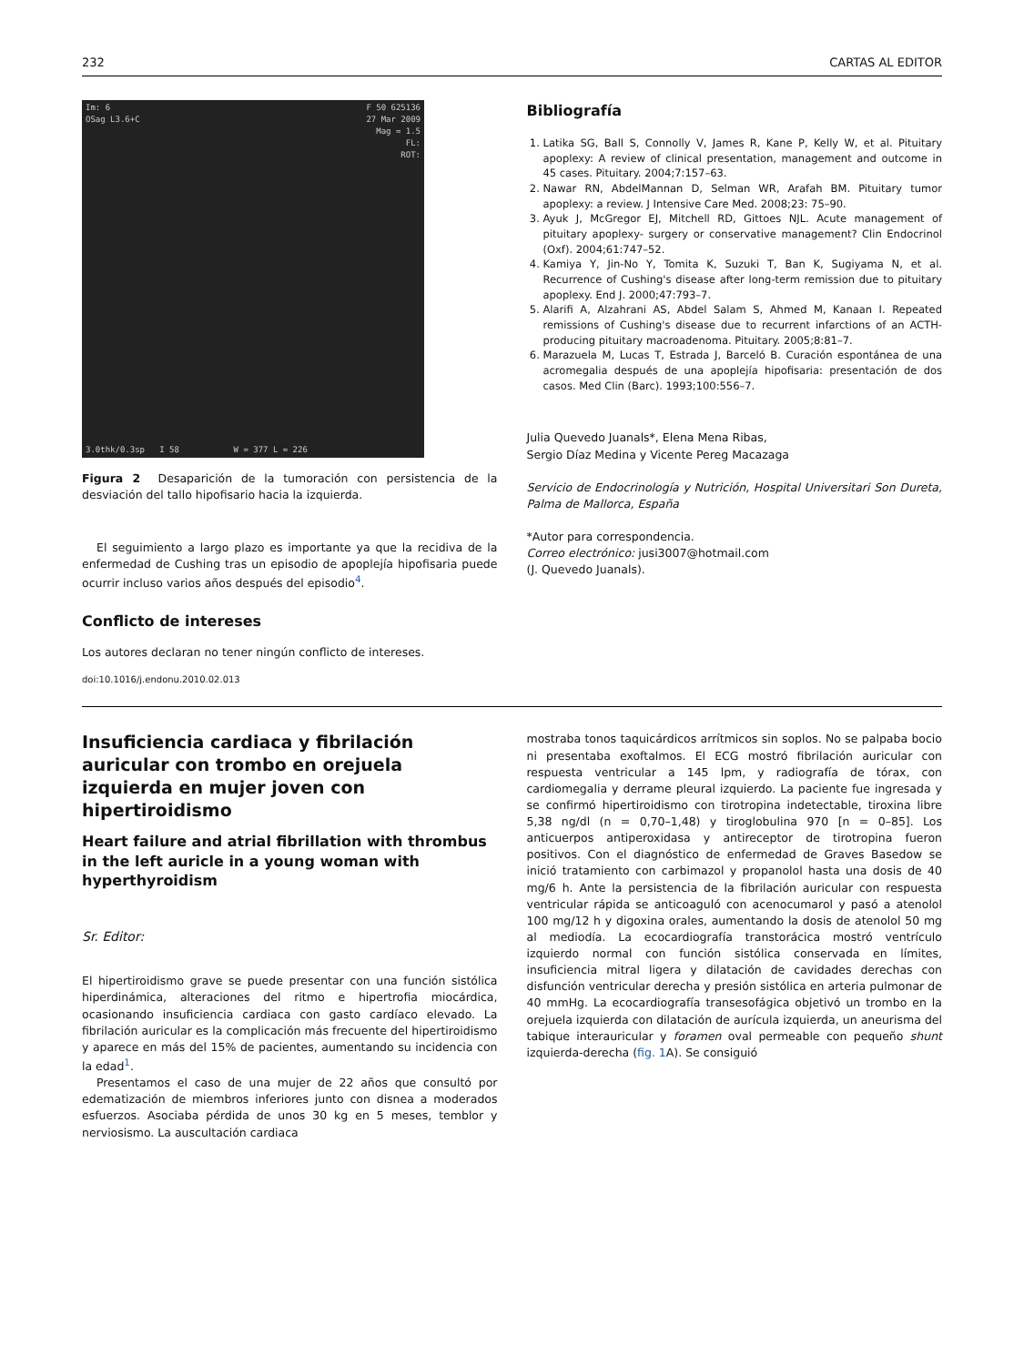232 CARTAS AL EDITOR
F 50 625136
27 Mar 2009
Mag = 1.5
FL:
ROT: Im: 6
OSag L3.6+C
3.0thk/0.3sp I 58 W = 377 L = 226
Figura 2 Desaparición de la tumoración con persistencia de la desviación del tallo hipofisario hacia la izquierda.
El seguimiento a largo plazo es importante ya que la recidiva de la enfermedad de Cushing tras un episodio de apoplejía hipofisaria puede ocurrir incluso varios años después del episodio<sup>4</sup>.
Conflicto de intereses
Los autores declaran no tener ningún conflicto de intereses.
doi:10.1016/j.endonu.2010.02.013
Bibliografía
1. Latika SG, Ball S, Connolly V, James R, Kane P, Kelly W, et al. Pituitary apoplexy: A review of clinical presentation, management and outcome in 45 cases. Pituitary. 2004;7:157–63.
2. Nawar RN, AbdelMannan D, Selman WR, Arafah BM. Pituitary tumor apoplexy: a review. J Intensive Care Med. 2008;23: 75–90.
3. Ayuk J, McGregor EJ, Mitchell RD, Gittoes NJL. Acute management of pituitary apoplexy- surgery or conservative management? Clin Endocrinol (Oxf). 2004;61:747–52.
4. Kamiya Y, Jin-No Y, Tomita K, Suzuki T, Ban K, Sugiyama N, et al. Recurrence of Cushing's disease after long-term remission due to pituitary apoplexy. End J. 2000;47:793–7.
5. Alarifi A, Alzahrani AS, Abdel Salam S, Ahmed M, Kanaan I. Repeated remissions of Cushing's disease due to recurrent infarctions of an ACTH-producing pituitary macroadenoma. Pituitary. 2005;8:81–7.
6. Marazuela M, Lucas T, Estrada J, Barceló B. Curación espontánea de una acromegalia después de una apoplejía hipofisaria: presentación de dos casos. Med Clin (Barc). 1993;100:556–7.
Julia Quevedo Juanals*, Elena Mena Ribas,
Sergio Díaz Medina y Vicente Pereg Macazaga
Servicio de Endocrinología y Nutrición, Hospital Universitari Son Dureta, Palma de Mallorca, España
*Autor para correspondencia.
Correo electrónico: jusi3007@hotmail.com
(J. Quevedo Juanals).
Insuficiencia cardiaca y fibrilación auricular con trombo en orejuela izquierda en mujer joven con hipertiroidismo
Heart failure and atrial fibrillation with thrombus in the left auricle in a young woman with hyperthyroidism
Sr. Editor:
El hipertiroidismo grave se puede presentar con una función sistólica hiperdinámica, alteraciones del ritmo e hipertrofia miocárdica, ocasionando insuficiencia cardiaca con gasto cardíaco elevado. La fibrilación auricular es la complicación más frecuente del hipertiroidismo y aparece en más del 15% de pacientes, aumentando su incidencia con la edad<sup>1</sup>.
Presentamos el caso de una mujer de 22 años que consultó por edematización de miembros inferiores junto con disnea a moderados esfuerzos. Asociaba pérdida de unos 30 kg en 5 meses, temblor y nerviosismo. La auscultación cardiaca
mostraba tonos taquicárdicos arrítmicos sin soplos. No se palpaba bocio ni presentaba exoftalmos. El ECG mostró fibrilación auricular con respuesta ventricular a 145 lpm, y radiografía de tórax, con cardiomegalia y derrame pleural izquierdo. La paciente fue ingresada y se confirmó hipertiroidismo con tirotropina indetectable, tiroxina libre 5,38 ng/dl (n = 0,70–1,48) y tiroglobulina 970 [n = 0–85]. Los anticuerpos antiperoxidasa y antireceptor de tirotropina fueron positivos. Con el diagnóstico de enfermedad de Graves Basedow se inició tratamiento con carbimazol y propanolol hasta una dosis de 40 mg/6 h. Ante la persistencia de la fibrilación auricular con respuesta ventricular rápida se anticoaguló con acenocumarol y pasó a atenolol 100 mg/12 h y digoxina orales, aumentando la dosis de atenolol 50 mg al mediodía. La ecocardiografía transtorácica mostró ventrículo izquierdo normal con función sistólica conservada en límites, insuficiencia mitral ligera y dilatación de cavidades derechas con disfunción ventricular derecha y presión sistólica en arteria pulmonar de 40 mmHg. La ecocardiografía transesofágica objetivó un trombo en la orejuela izquierda con dilatación de aurícula izquierda, un aneurisma del tabique interauricular y foramen oval permeable con pequeño shunt izquierda-derecha (fig. 1 A). Se consiguió